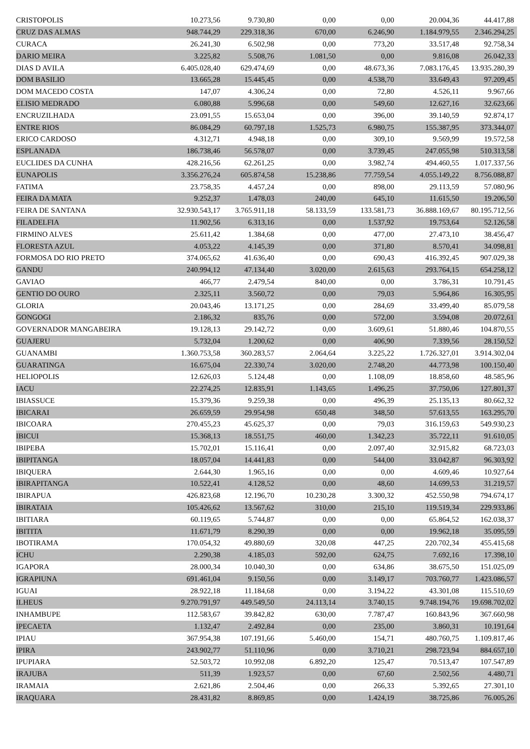| CRISTOPOLIS | 10.273,56 | 9.730,80 | 0,00 | 0,00 | 20.004,36 | 44.417,88 |
| CRUZ DAS ALMAS | 948.744,29 | 229.318,36 | 670,00 | 6.246,90 | 1.184.979,55 | 2.346.294,25 |
| CURACA | 26.241,30 | 6.502,98 | 0,00 | 773,20 | 33.517,48 | 92.758,34 |
| DARIO MEIRA | 3.225,82 | 5.508,76 | 1.081,50 | 0,00 | 9.816,08 | 26.042,33 |
| DIAS D AVILA | 6.405.028,40 | 629.474,69 | 0,00 | 48.673,36 | 7.083.176,45 | 13.935.280,39 |
| DOM BASILIO | 13.665,28 | 15.445,45 | 0,00 | 4.538,70 | 33.649,43 | 97.209,45 |
| DOM MACEDO COSTA | 147,07 | 4.306,24 | 0,00 | 72,80 | 4.526,11 | 9.967,66 |
| ELISIO MEDRADO | 6.080,88 | 5.996,68 | 0,00 | 549,60 | 12.627,16 | 32.623,66 |
| ENCRUZILHADA | 23.091,55 | 15.653,04 | 0,00 | 396,00 | 39.140,59 | 92.874,17 |
| ENTRE RIOS | 86.084,29 | 60.797,18 | 1.525,73 | 6.980,75 | 155.387,95 | 373.344,07 |
| ERICO CARDOSO | 4.312,71 | 4.948,18 | 0,00 | 309,10 | 9.569,99 | 19.572,58 |
| ESPLANADA | 186.738,46 | 56.578,07 | 0,00 | 3.739,45 | 247.055,98 | 510.313,58 |
| EUCLIDES DA CUNHA | 428.216,56 | 62.261,25 | 0,00 | 3.982,74 | 494.460,55 | 1.017.337,56 |
| EUNAPOLIS | 3.356.276,24 | 605.874,58 | 15.238,86 | 77.759,54 | 4.055.149,22 | 8.756.088,87 |
| FATIMA | 23.758,35 | 4.457,24 | 0,00 | 898,00 | 29.113,59 | 57.080,96 |
| FEIRA DA MATA | 9.252,37 | 1.478,03 | 240,00 | 645,10 | 11.615,50 | 19.206,50 |
| FEIRA DE SANTANA | 32.930.543,17 | 3.765.911,18 | 58.133,59 | 133.581,73 | 36.888.169,67 | 80.195.712,56 |
| FILADELFIA | 11.902,56 | 6.313,16 | 0,00 | 1.537,92 | 19.753,64 | 52.126,58 |
| FIRMINO ALVES | 25.611,42 | 1.384,68 | 0,00 | 477,00 | 27.473,10 | 38.456,47 |
| FLORESTA AZUL | 4.053,22 | 4.145,39 | 0,00 | 371,80 | 8.570,41 | 34.098,81 |
| FORMOSA DO RIO PRETO | 374.065,62 | 41.636,40 | 0,00 | 690,43 | 416.392,45 | 907.029,38 |
| GANDU | 240.994,12 | 47.134,40 | 3.020,00 | 2.615,63 | 293.764,15 | 654.258,12 |
| GAVIAO | 466,77 | 2.479,54 | 840,00 | 0,00 | 3.786,31 | 10.791,45 |
| GENTIO DO OURO | 2.325,11 | 3.560,72 | 0,00 | 79,03 | 5.964,86 | 16.305,95 |
| GLORIA | 20.043,46 | 13.171,25 | 0,00 | 284,69 | 33.499,40 | 85.079,58 |
| GONGOGI | 2.186,32 | 835,76 | 0,00 | 572,00 | 3.594,08 | 20.072,61 |
| GOVERNADOR MANGABEIRA | 19.128,13 | 29.142,72 | 0,00 | 3.609,61 | 51.880,46 | 104.870,55 |
| GUAJERU | 5.732,04 | 1.200,62 | 0,00 | 406,90 | 7.339,56 | 28.150,52 |
| GUANAMBI | 1.360.753,58 | 360.283,57 | 2.064,64 | 3.225,22 | 1.726.327,01 | 3.914.302,04 |
| GUARATINGA | 16.675,04 | 22.330,74 | 3.020,00 | 2.748,20 | 44.773,98 | 100.150,40 |
| HELIOPOLIS | 12.626,03 | 5.124,48 | 0,00 | 1.108,09 | 18.858,60 | 48.585,96 |
| IACU | 22.274,25 | 12.835,91 | 1.143,65 | 1.496,25 | 37.750,06 | 127.801,37 |
| IBIASSUCE | 15.379,36 | 9.259,38 | 0,00 | 496,39 | 25.135,13 | 80.662,32 |
| IBICARAI | 26.659,59 | 29.954,98 | 650,48 | 348,50 | 57.613,55 | 163.295,70 |
| IBICOARA | 270.455,23 | 45.625,37 | 0,00 | 79,03 | 316.159,63 | 549.930,23 |
| IBICUI | 15.368,13 | 18.551,75 | 460,00 | 1.342,23 | 35.722,11 | 91.610,05 |
| IBIPEBA | 15.702,01 | 15.116,41 | 0,00 | 2.097,40 | 32.915,82 | 68.723,03 |
| IBIPITANGA | 18.057,04 | 14.441,83 | 0,00 | 544,00 | 33.042,87 | 96.303,92 |
| IBIQUERA | 2.644,30 | 1.965,16 | 0,00 | 0,00 | 4.609,46 | 10.927,64 |
| IBIRAPITANGA | 10.522,41 | 4.128,52 | 0,00 | 48,60 | 14.699,53 | 31.219,57 |
| IBIRAPUA | 426.823,68 | 12.196,70 | 10.230,28 | 3.300,32 | 452.550,98 | 794.674,17 |
| IBIRATAIA | 105.426,62 | 13.567,62 | 310,00 | 215,10 | 119.519,34 | 229.933,86 |
| IBITIARA | 60.119,65 | 5.744,87 | 0,00 | 0,00 | 65.864,52 | 162.038,37 |
| IBITITA | 11.671,79 | 8.290,39 | 0,00 | 0,00 | 19.962,18 | 35.095,59 |
| IBOTIRAMA | 170.054,32 | 49.880,69 | 320,08 | 447,25 | 220.702,34 | 455.415,68 |
| ICHU | 2.290,38 | 4.185,03 | 592,00 | 624,75 | 7.692,16 | 17.398,10 |
| IGAPORA | 28.000,34 | 10.040,30 | 0,00 | 634,86 | 38.675,50 | 151.025,09 |
| IGRAPIUNA | 691.461,04 | 9.150,56 | 0,00 | 3.149,17 | 703.760,77 | 1.423.086,57 |
| IGUAI | 28.922,18 | 11.184,68 | 0,00 | 3.194,22 | 43.301,08 | 115.510,69 |
| ILHEUS | 9.270.791,97 | 449.549,50 | 24.113,14 | 3.740,15 | 9.748.194,76 | 19.698.702,02 |
| INHAMBUPE | 112.583,67 | 39.842,82 | 630,00 | 7.787,47 | 160.843,96 | 367.660,98 |
| IPECAETA | 1.132,47 | 2.492,84 | 0,00 | 235,00 | 3.860,31 | 10.191,64 |
| IPIAU | 367.954,38 | 107.191,66 | 5.460,00 | 154,71 | 480.760,75 | 1.109.817,46 |
| IPIRA | 243.902,77 | 51.110,96 | 0,00 | 3.710,21 | 298.723,94 | 884.657,10 |
| IPUPIARA | 52.503,72 | 10.992,08 | 6.892,20 | 125,47 | 70.513,47 | 107.547,89 |
| IRAJUBA | 511,39 | 1.923,57 | 0,00 | 67,60 | 2.502,56 | 4.480,71 |
| IRAMAIA | 2.621,86 | 2.504,46 | 0,00 | 266,33 | 5.392,65 | 27.301,10 |
| IRAQUARA | 28.431,82 | 8.869,85 | 0,00 | 1.424,19 | 38.725,86 | 76.005,26 |